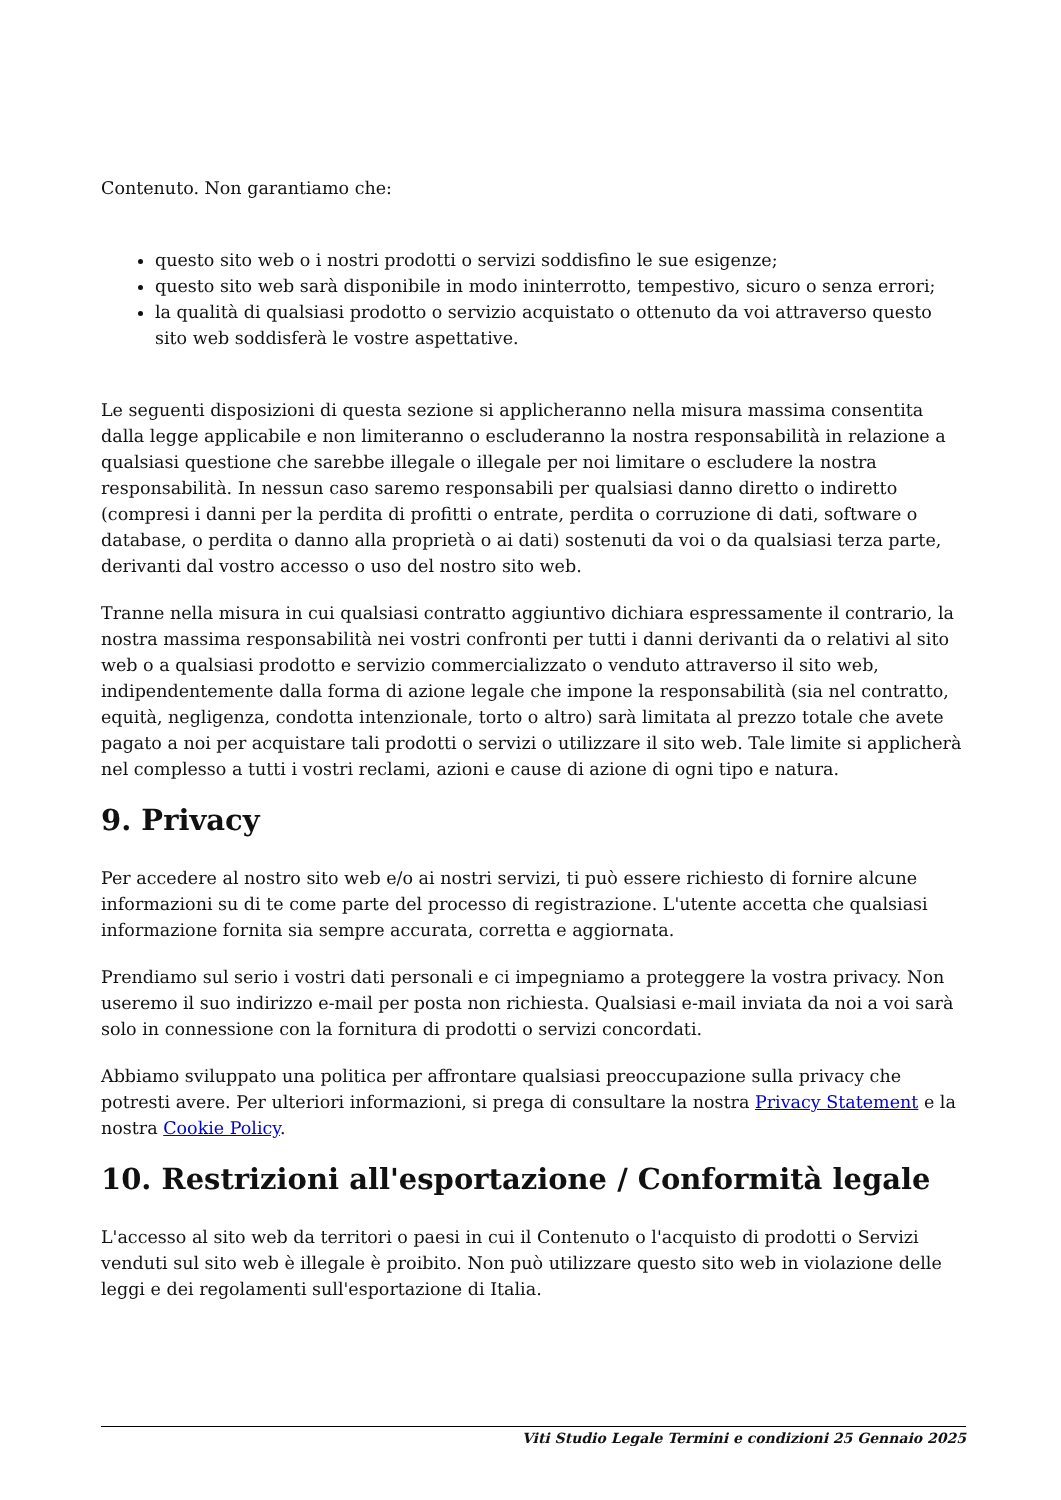Contenuto. Non garantiamo che:
questo sito web o i nostri prodotti o servizi soddisfino le sue esigenze;
questo sito web sarà disponibile in modo ininterrotto, tempestivo, sicuro o senza errori;
la qualità di qualsiasi prodotto o servizio acquistato o ottenuto da voi attraverso questo sito web soddisferà le vostre aspettative.
Le seguenti disposizioni di questa sezione si applicheranno nella misura massima consentita dalla legge applicabile e non limiteranno o escluderanno la nostra responsabilità in relazione a qualsiasi questione che sarebbe illegale o illegale per noi limitare o escludere la nostra responsabilità. In nessun caso saremo responsabili per qualsiasi danno diretto o indiretto (compresi i danni per la perdita di profitti o entrate, perdita o corruzione di dati, software o database, o perdita o danno alla proprietà o ai dati) sostenuti da voi o da qualsiasi terza parte, derivanti dal vostro accesso o uso del nostro sito web.
Tranne nella misura in cui qualsiasi contratto aggiuntivo dichiara espressamente il contrario, la nostra massima responsabilità nei vostri confronti per tutti i danni derivanti da o relativi al sito web o a qualsiasi prodotto e servizio commercializzato o venduto attraverso il sito web, indipendentemente dalla forma di azione legale che impone la responsabilità (sia nel contratto, equità, negligenza, condotta intenzionale, torto o altro) sarà limitata al prezzo totale che avete pagato a noi per acquistare tali prodotti o servizi o utilizzare il sito web. Tale limite si applicherà nel complesso a tutti i vostri reclami, azioni e cause di azione di ogni tipo e natura.
9. Privacy
Per accedere al nostro sito web e/o ai nostri servizi, ti può essere richiesto di fornire alcune informazioni su di te come parte del processo di registrazione. L'utente accetta che qualsiasi informazione fornita sia sempre accurata, corretta e aggiornata.
Prendiamo sul serio i vostri dati personali e ci impegniamo a proteggere la vostra privacy. Non useremo il suo indirizzo e-mail per posta non richiesta. Qualsiasi e-mail inviata da noi a voi sarà solo in connessione con la fornitura di prodotti o servizi concordati.
Abbiamo sviluppato una politica per affrontare qualsiasi preoccupazione sulla privacy che potresti avere. Per ulteriori informazioni, si prega di consultare la nostra Privacy Statement e la nostra Cookie Policy.
10. Restrizioni all'esportazione / Conformità legale
L'accesso al sito web da territori o paesi in cui il Contenuto o l'acquisto di prodotti o Servizi venduti sul sito web è illegale è proibito. Non può utilizzare questo sito web in violazione delle leggi e dei regolamenti sull'esportazione di Italia.
Viti Studio Legale Termini e condizioni 25 Gennaio 2025